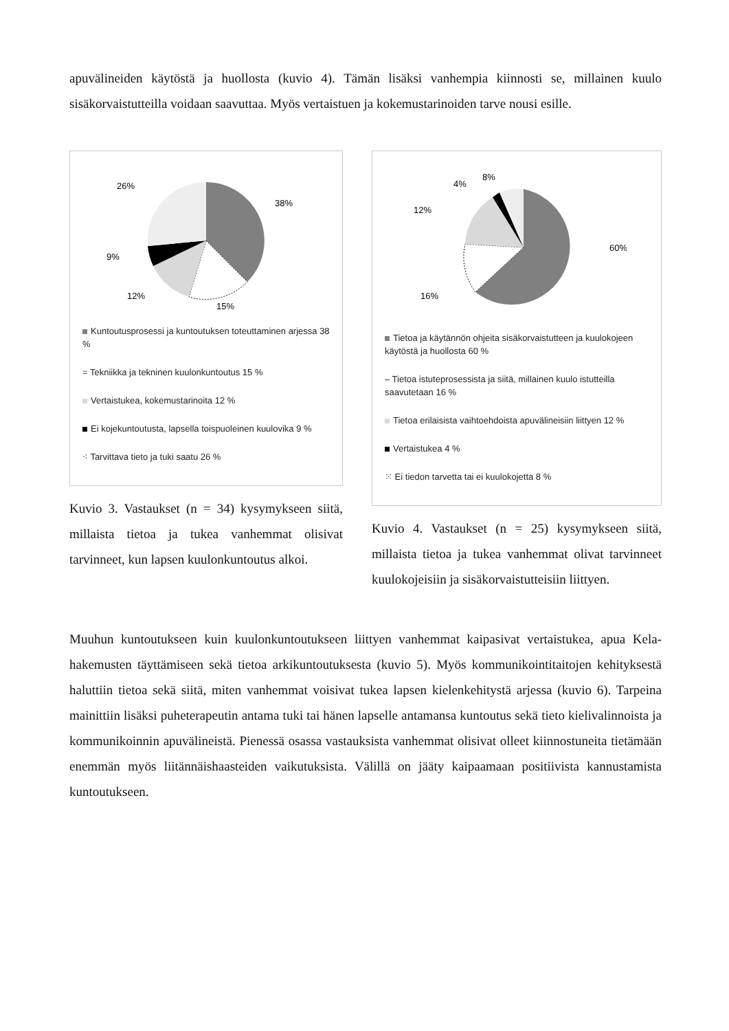apuvälineiden käytöstä ja huollosta (kuvio 4). Tämän lisäksi vanhempia kiinnosti se, millainen kuulo sisäkorvaistutteilla voidaan saavuttaa. Myös vertaistuen ja kokemustarinoiden tarve nousi esille.
38%
15%
12%
9%
26%
Kuntoutusprosessi ja kuntoutuksen toteuttaminen arjessa 38 %
= Tekniikka ja tekninen kuulonkuntoutus 15 %
Vertaistukea, kokemustarinoita 12 %
Ei kojekuntoutusta, lapsella toispuoleinen kuulovika 9 %
⁖ Tarvittava tieto ja tuki saatu 26 %
Kuvio 3. Vastaukset (n = 34) kysymykseen siitä, millaista tietoa ja tukea vanhemmat olisivat tarvinneet, kun lapsen kuulonkuntoutus alkoi.
60%
16%
12%
4%
8%
Tietoa ja käytännön ohjeita sisäkorvaistutteen ja kuulokojeen käytöstä ja huollosta 60 %
– Tietoa istuteprosessista ja siitä, millainen kuulo istutteilla saavutetaan 16 %
Tietoa erilaisista vaihtoehdoista apuvälineisiin liittyen 12 %
Vertaistukea 4 %
⁙ Ei tiedon tarvetta tai ei kuulokojetta 8 %
Kuvio 4. Vastaukset (n = 25) kysymykseen siitä, millaista tietoa ja tukea vanhemmat olivat tarvinneet kuulokojeisiin ja sisäkorvaistutteisiin liittyen.
Muuhun kuntoutukseen kuin kuulonkuntoutukseen liittyen vanhemmat kaipasivat vertaistukea, apua Kela-hakemusten täyttämiseen sekä tietoa arkikuntoutuksesta (kuvio 5). Myös kommunikointitaitojen kehityksestä haluttiin tietoa sekä siitä, miten vanhemmat voisivat tukea lapsen kielenkehitystä arjessa (kuvio 6). Tarpeina mainittiin lisäksi puheterapeutin antama tuki tai hänen lapselle antamansa kuntoutus sekä tieto kielivalinnoista ja kommunikoinnin apuvälineistä. Pienessä osassa vastauksista vanhemmat olisivat olleet kiinnostuneita tietämään enemmän myös liitännäishaasteiden vaikutuksista. Välillä on jääty kaipaamaan positiivista kannustamista kuntoutukseen.